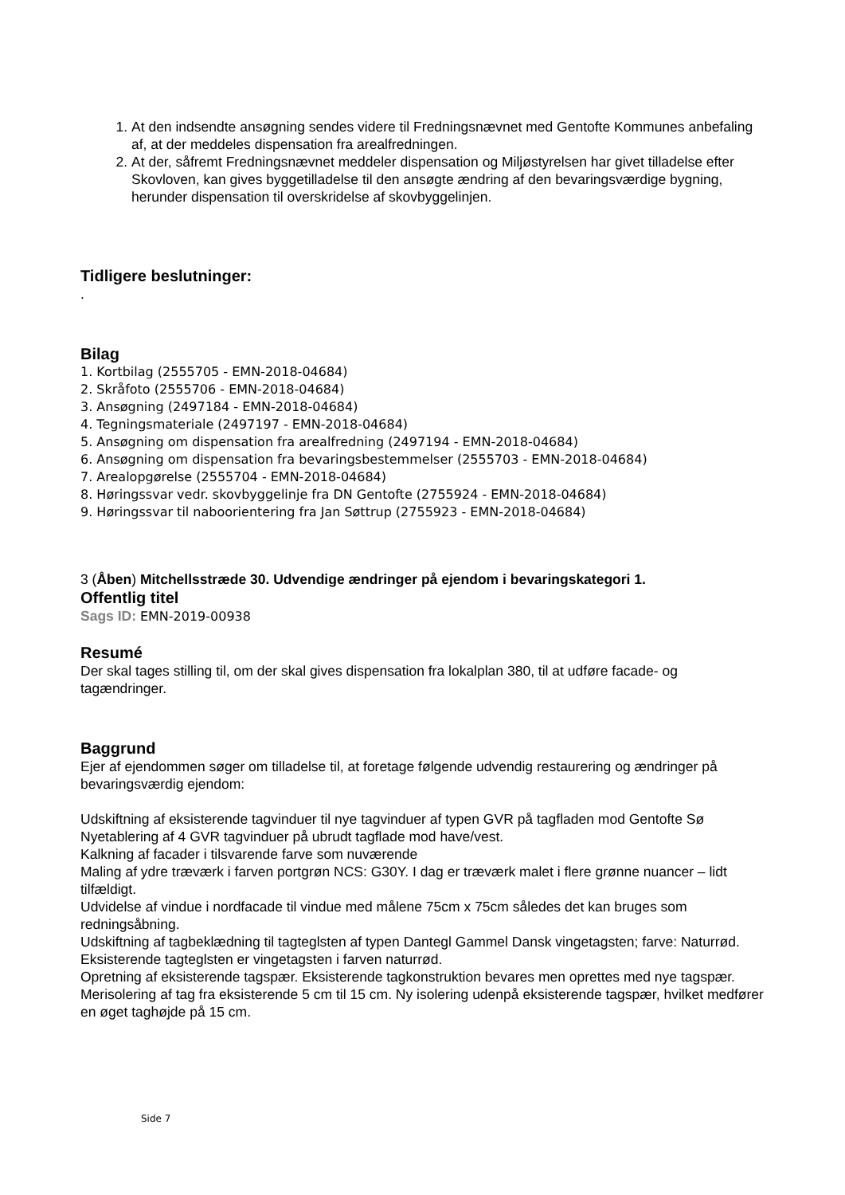1. At den indsendte ansøgning sendes videre til Fredningsnævnet med Gentofte Kommunes anbefaling af, at der meddeles dispensation fra arealfredningen.
2. At der, såfremt Fredningsnævnet meddeler dispensation og Miljøstyrelsen har givet tilladelse efter Skovloven, kan gives byggetilladelse til den ansøgte ændring af den bevaringsværdige bygning, herunder dispensation til overskridelse af skovbyggelinjen.
Tidligere beslutninger:
.
Bilag
1. Kortbilag (2555705 - EMN-2018-04684)
2. Skråfoto (2555706 - EMN-2018-04684)
3. Ansøgning (2497184 - EMN-2018-04684)
4. Tegningsmateriale (2497197 - EMN-2018-04684)
5. Ansøgning om dispensation fra arealfredning (2497194 - EMN-2018-04684)
6. Ansøgning om dispensation fra bevaringsbestemmelser (2555703 - EMN-2018-04684)
7. Arealopgørelse (2555704 - EMN-2018-04684)
8. Høringssvar vedr. skovbyggelinje fra DN Gentofte (2755924 - EMN-2018-04684)
9. Høringssvar til naboorientering fra Jan Søttrup (2755923 - EMN-2018-04684)
3 (Åben) Mitchellsstræde 30. Udvendige ændringer på ejendom i bevaringskategori 1.
Offentlig titel
Sags ID: EMN-2019-00938
Resumé
Der skal tages stilling til, om der skal gives dispensation fra lokalplan 380, til at udføre facade- og tagændringer.
Baggrund
Ejer af ejendommen søger om tilladelse til, at foretage følgende udvendig restaurering og ændringer på bevaringsværdig ejendom:
Udskiftning af eksisterende tagvinduer til nye tagvinduer af typen GVR på tagfladen mod Gentofte Sø
Nyetablering af 4 GVR tagvinduer på ubrudt tagflade mod have/vest.
Kalkning af facader i tilsvarende farve som nuværende
Maling af ydre træværk i farven portgrøn NCS: G30Y. I dag er træværk malet i flere grønne nuancer – lidt tilfældigt.
Udvidelse af vindue i nordfacade til vindue med målene 75cm x 75cm således det kan bruges som redningsåbning.
Udskiftning af tagbeklædning til tagteglsten af typen Dantegl Gammel Dansk vingetagsten; farve: Naturrød. Eksisterende tagteglsten er vingetagsten i farven naturrød.
Opretning af eksisterende tagspær. Eksisterende tagkonstruktion bevares men oprettes med nye tagspær.
Merisolering af tag fra eksisterende 5 cm til 15 cm. Ny isolering udenpå eksisterende tagspær, hvilket medfører en øget taghøjde på 15 cm.
Side 7